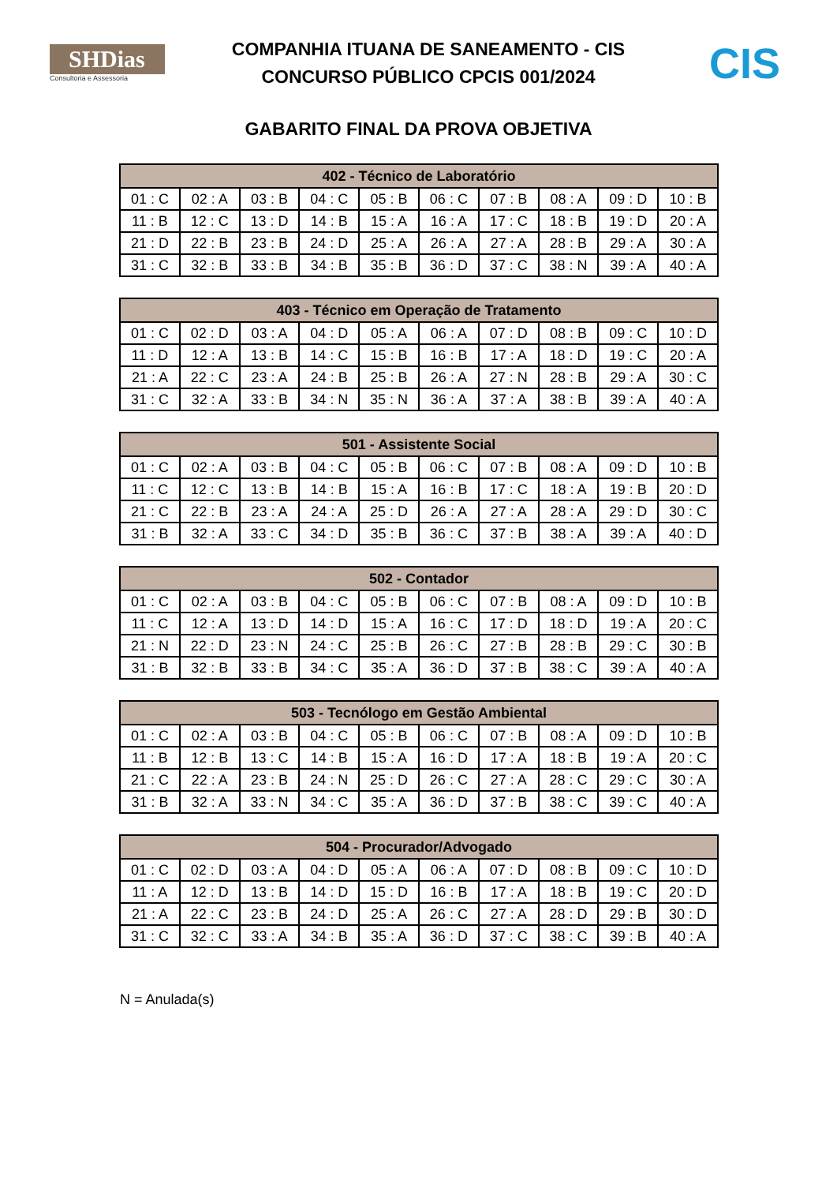SHDias
Consultoria e Assessoria
COMPANHIA ITUANA DE SANEAMENTO - CIS
CONCURSO PÚBLICO CPCIS 001/2024
CIS
GABARITO FINAL DA PROVA OBJETIVA
| 402 - Técnico de Laboratório | | | | | | | | | |
| --- | --- | --- | --- | --- | --- | --- | --- | --- | --- |
| 01 : C | 02 : A | 03 : B | 04 : C | 05 : B | 06 : C | 07 : B | 08 : A | 09 : D | 10 : B |
| 11 : B | 12 : C | 13 : D | 14 : B | 15 : A | 16 : A | 17 : C | 18 : B | 19 : D | 20 : A |
| 21 : D | 22 : B | 23 : B | 24 : D | 25 : A | 26 : A | 27 : A | 28 : B | 29 : A | 30 : A |
| 31 : C | 32 : B | 33 : B | 34 : B | 35 : B | 36 : D | 37 : C | 38 : N | 39 : A | 40 : A |
| 403 - Técnico em Operação de Tratamento | | | | | | | | | |
| --- | --- | --- | --- | --- | --- | --- | --- | --- | --- |
| 01 : C | 02 : D | 03 : A | 04 : D | 05 : A | 06 : A | 07 : D | 08 : B | 09 : C | 10 : D |
| 11 : D | 12 : A | 13 : B | 14 : C | 15 : B | 16 : B | 17 : A | 18 : D | 19 : C | 20 : A |
| 21 : A | 22 : C | 23 : A | 24 : B | 25 : B | 26 : A | 27 : N | 28 : B | 29 : A | 30 : C |
| 31 : C | 32 : A | 33 : B | 34 : N | 35 : N | 36 : A | 37 : A | 38 : B | 39 : A | 40 : A |
| 501 - Assistente Social | | | | | | | | | |
| --- | --- | --- | --- | --- | --- | --- | --- | --- | --- |
| 01 : C | 02 : A | 03 : B | 04 : C | 05 : B | 06 : C | 07 : B | 08 : A | 09 : D | 10 : B |
| 11 : C | 12 : C | 13 : B | 14 : B | 15 : A | 16 : B | 17 : C | 18 : A | 19 : B | 20 : D |
| 21 : C | 22 : B | 23 : A | 24 : A | 25 : D | 26 : A | 27 : A | 28 : A | 29 : D | 30 : C |
| 31 : B | 32 : A | 33 : C | 34 : D | 35 : B | 36 : C | 37 : B | 38 : A | 39 : A | 40 : D |
| 502 - Contador | | | | | | | | | |
| --- | --- | --- | --- | --- | --- | --- | --- | --- | --- |
| 01 : C | 02 : A | 03 : B | 04 : C | 05 : B | 06 : C | 07 : B | 08 : A | 09 : D | 10 : B |
| 11 : C | 12 : A | 13 : D | 14 : D | 15 : A | 16 : C | 17 : D | 18 : D | 19 : A | 20 : C |
| 21 : N | 22 : D | 23 : N | 24 : C | 25 : B | 26 : C | 27 : B | 28 : B | 29 : C | 30 : B |
| 31 : B | 32 : B | 33 : B | 34 : C | 35 : A | 36 : D | 37 : B | 38 : C | 39 : A | 40 : A |
| 503 - Tecnólogo em Gestão Ambiental | | | | | | | | | |
| --- | --- | --- | --- | --- | --- | --- | --- | --- | --- |
| 01 : C | 02 : A | 03 : B | 04 : C | 05 : B | 06 : C | 07 : B | 08 : A | 09 : D | 10 : B |
| 11 : B | 12 : B | 13 : C | 14 : B | 15 : A | 16 : D | 17 : A | 18 : B | 19 : A | 20 : C |
| 21 : C | 22 : A | 23 : B | 24 : N | 25 : D | 26 : C | 27 : A | 28 : C | 29 : C | 30 : A |
| 31 : B | 32 : A | 33 : N | 34 : C | 35 : A | 36 : D | 37 : B | 38 : C | 39 : C | 40 : A |
| 504 - Procurador/Advogado | | | | | | | | | |
| --- | --- | --- | --- | --- | --- | --- | --- | --- | --- |
| 01 : C | 02 : D | 03 : A | 04 : D | 05 : A | 06 : A | 07 : D | 08 : B | 09 : C | 10 : D |
| 11 : A | 12 : D | 13 : B | 14 : D | 15 : D | 16 : B | 17 : A | 18 : B | 19 : C | 20 : D |
| 21 : A | 22 : C | 23 : B | 24 : D | 25 : A | 26 : C | 27 : A | 28 : D | 29 : B | 30 : D |
| 31 : C | 32 : C | 33 : A | 34 : B | 35 : A | 36 : D | 37 : C | 38 : C | 39 : B | 40 : A |
N = Anulada(s)